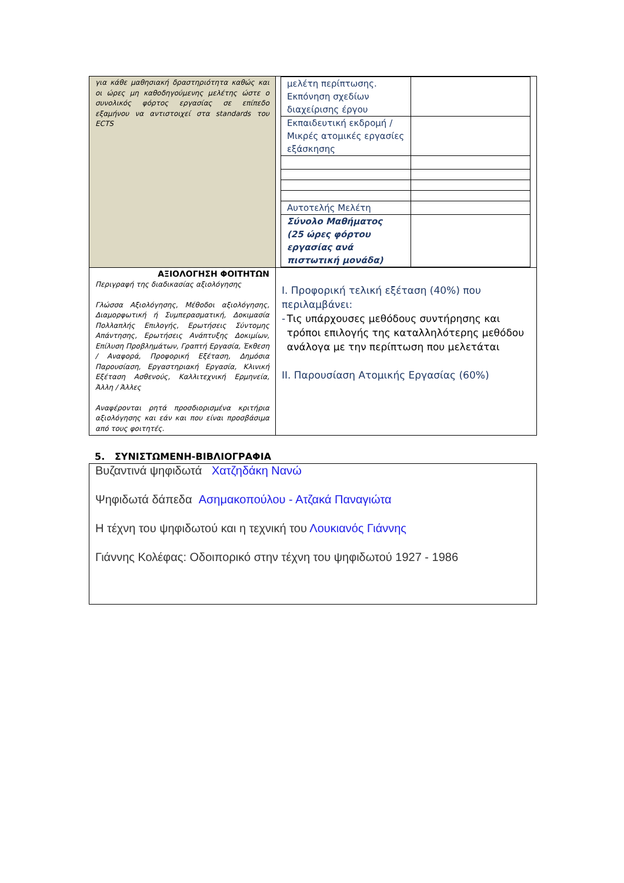| για κάθε μαθησιακή δραστηριότητα καθώς και οι ώρες μη καθοδηγούμενης μελέτης ώστε ο συνολικός φόρτος εργασίας σε επίπεδο εξαμήνου να αντιστοιχεί στα standards του ECTS | / μελέτη περίπτωσης. Εκπόνηση σχεδίων διαχείρισης έργου / / / Εκπαιδευτική εκδρομή / Μικρές ατομικές εργασίες εξάσκησης / / / Αυτοτελής Μελέτη / / / Σύνολο Μαθήματος (25 ώρες φόρτου εργασίας ανά πιστωτική μονάδα) / / |
| ΑΞΙΟΛΟΓΗΣΗ ΦΟΙΤΗΤΩΝ Περιγραφή της διαδικασίας αξιολόγησης Γλώσσα Αξιολόγησης, Μέθοδοι αξιολόγησης, Διαμορφωτική ή Συμπερασματική, Δοκιμασία Πολλαπλής Επιλογής, Ερωτήσεις Σύντομης Απάντησης, Ερωτήσεις Ανάπτυξης Δοκιμίων, Επίλυση Προβλημάτων, Γραπτή Εργασία, Έκθεση / Αναφορά, Προφορική Εξέταση, Δημόσια Παρουσίαση, Εργαστηριακή Εργασία, Κλινική Εξέταση Ασθενούς, Καλλιτεχνική Ερμηνεία, Άλλη / Άλλες Αναφέρονται ρητά προσδιορισμένα κριτήρια αξιολόγησης και εάν και που είναι προσβάσιμα από τους φοιτητές. | Ι. Προφορική τελική εξέταση (40%) που περιλαμβάνει: - Τις υπάρχουσες μεθόδους συντήρησης και τρόποι επιλογής της καταλληλότερης μεθόδου ανάλογα με την περίπτωση που μελετάται ΙΙ. Παρουσίαση Ατομικής Εργασίας (60%) |
5. ΣΥΝΙΣΤΩΜΕΝΗ-ΒΙΒΛΙΟΓΡΑΦΙΑ
Βυζαντινά ψηφιδωτά Χατζηδάκη Νανώ
Ψηφιδωτά δάπεδα Ασημακοπούλου - Ατζακά Παναγιώτα
Η τέχνη του ψηφιδωτού και η τεχνική του Λουκιανός Γιάννης
Γιάννης Κολέφας: Οδοιπορικό στην τέχνη του ψηφιδωτού 1927 - 1986